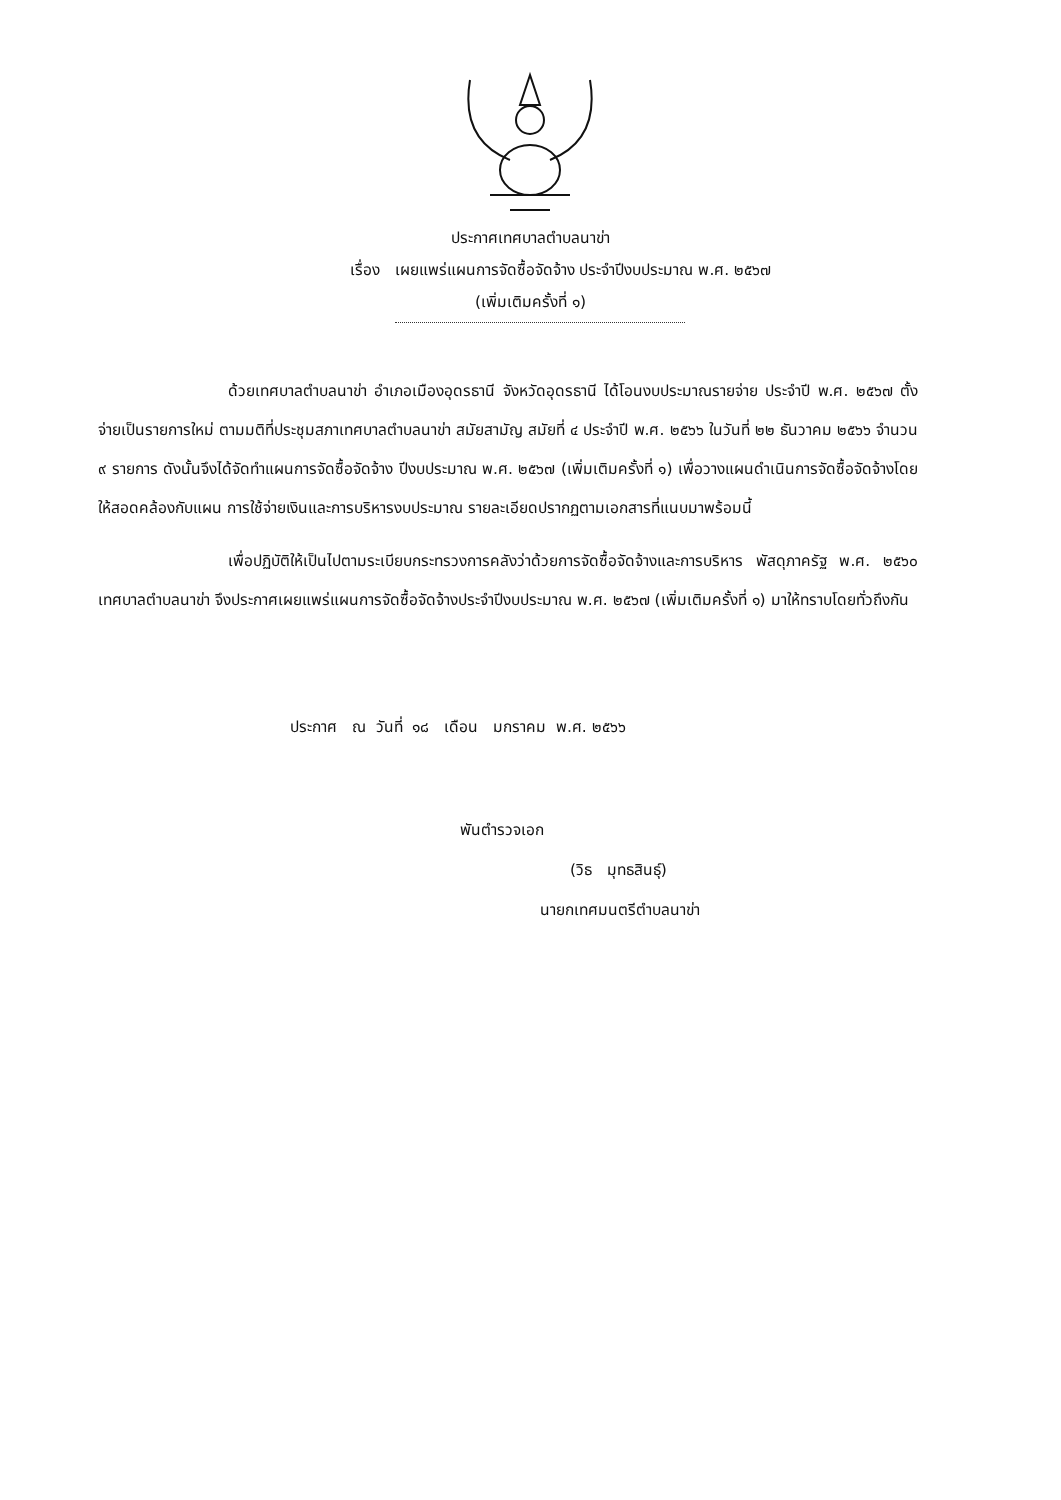ประกาศเทศบาลตำบลนาข่า
เรื่อง เผยแพร่แผนการจัดซื้อจัดจ้าง ประจำปีงบประมาณ พ.ศ. ๒๕๖๗
(เพิ่มเติมครั้งที่ ๑)
ด้วยเทศบาลตำบลนาข่า อำเภอเมืองอุดรธานี จังหวัดอุดรธานี ได้โอนงบประมาณรายจ่าย ประจำปี พ.ศ. ๒๕๖๗ ตั้งจ่ายเป็นรายการใหม่ ตามมติที่ประชุมสภาเทศบาลตำบลนาข่า สมัยสามัญ สมัยที่ ๔ ประจำปี พ.ศ. ๒๕๖๖ ในวันที่ ๒๒ ธันวาคม ๒๕๖๖ จำนวน ๙ รายการ ดังนั้นจึงได้จัดทำแผนการจัดซื้อจัดจ้าง ปีงบประมาณ พ.ศ. ๒๕๖๗ (เพิ่มเติมครั้งที่ ๑) เพื่อวางแผนดำเนินการจัดซื้อจัดจ้างโดยให้สอดคล้องกับแผน การใช้จ่ายเงินและการบริหารงบประมาณ รายละเอียดปรากฏตามเอกสารที่แนบมาพร้อมนี้
เพื่อปฏิบัติให้เป็นไปตามระเบียบกระทรวงการคลังว่าด้วยการจัดซื้อจัดจ้างและการบริหาร พัสดุภาครัฐ พ.ศ. ๒๕๖๐ เทศบาลตำบลนาข่า จึงประกาศเผยแพร่แผนการจัดซื้อจัดจ้างประจำปีงบประมาณ พ.ศ. ๒๕๖๗ (เพิ่มเติมครั้งที่ ๑) มาให้ทราบโดยทั่วถึงกัน
ประกาศ ณ วันที่ ๑๘ เดือน มกราคม พ.ศ. ๒๕๖๖
พันตำรวจเอก
(วิธ มุทธสินธุ์)
นายกเทศมนตรีตำบลนาข่า